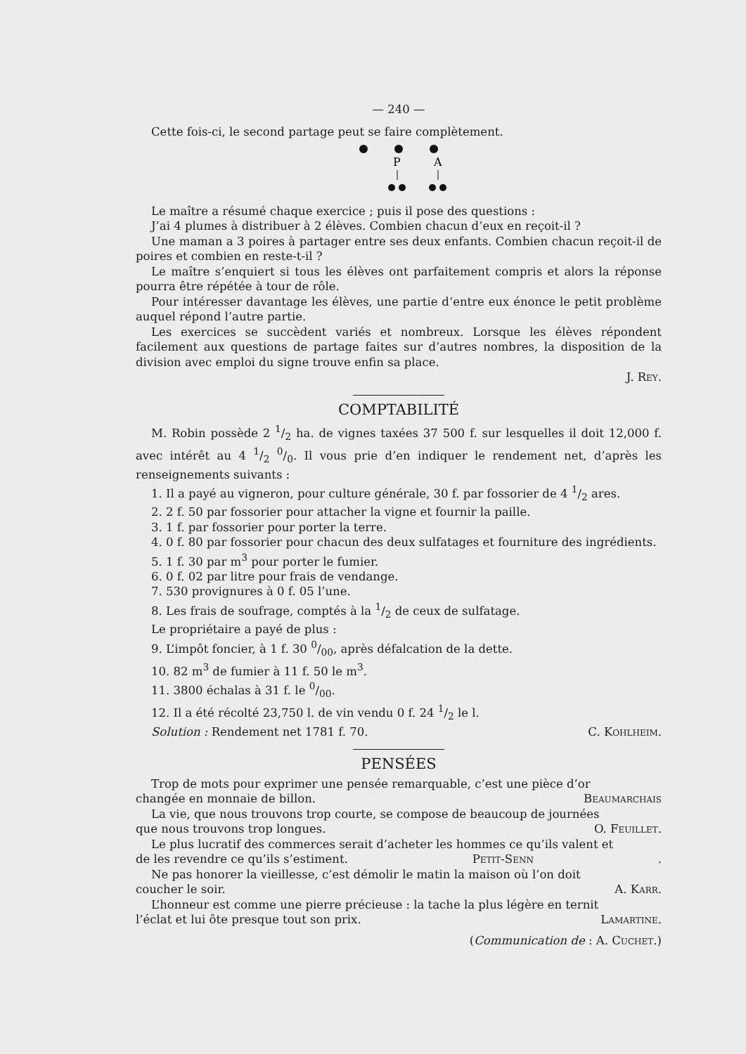— 240 —
Cette fois-ci, le second partage peut se faire complètement.
P
A
Le maître a résumé chaque exercice ; puis il pose des questions :
J’ai 4 plumes à distribuer à 2 élèves. Combien chacun d’eux en reçoit-il ?
Une maman a 3 poires à partager entre ses deux enfants. Combien chacun reçoit-il de poires et combien en reste-t-il ?
Le maître s’enquiert si tous les élèves ont parfaitement compris et alors la réponse pourra être répétée à tour de rôle.
Pour intéresser davantage les élèves, une partie d’entre eux énonce le petit problème auquel répond l’autre partie.
Les exercices se succèdent variés et nombreux. Lorsque les élèves répondent facilement aux questions de partage faites sur d’autres nombres, la disposition de la division avec emploi du signe trouve enfin sa place.
J. Rey.
COMPTABILITÉ
M. Robin possède 2 1/2 ha. de vignes taxées 37 500 f. sur lesquelles il doit 12,000 f. avec intérêt au 4 1/2 0/0. Il vous prie d’en indiquer le rendement net, d’après les renseignements suivants :
1. Il a payé au vigneron, pour culture générale, 30 f. par fossorier de 4 1/2 ares.
2. 2 f. 50 par fossorier pour attacher la vigne et fournir la paille.
3. 1 f. par fossorier pour porter la terre.
4. 0 f. 80 par fossorier pour chacun des deux sulfatages et fourniture des ingrédients.
5. 1 f. 30 par m<sup>3</sup> pour porter le fumier.
6. 0 f. 02 par litre pour frais de vendange.
7. 530 provignures à 0 f. 05 l’une.
8. Les frais de soufrage, comptés à la 1/2 de ceux de sulfatage.
Le propriétaire a payé de plus :
9. L’impôt foncier, à 1 f. 30 0/00, après défalcation de la dette.
10. 82 m<sup>3</sup> de fumier à 11 f. 50 le m<sup>3</sup>.
11. 3800 échalas à 31 f. le 0/00.
12. Il a été récolté 23,750 l. de vin vendu 0 f. 24 1/2 le l.
Solution : Rendement net 1781 f. 70. C. Kohlheim.
PENSÉES
Trop de mots pour exprimer une pensée remarquable, c’est une pièce d’or
changée en monnaie de billon. Beaumarchais
La vie, que nous trouvons trop courte, se compose de beaucoup de journées
que nous trouvons trop longues. O. Feuillet.
Le plus lucratif des commerces serait d’acheter les hommes ce qu’ils valent et
de les revendre ce qu’ils s’estiment. Petit-Senn.
Ne pas honorer la vieillesse, c’est démolir le matin la maison où l’on doit
coucher le soir. A. Karr.
L’honneur est comme une pierre précieuse : la tache la plus légère en ternit
l’éclat et lui ôte presque tout son prix. Lamartine.
(Communication de : A. Cuchet.)